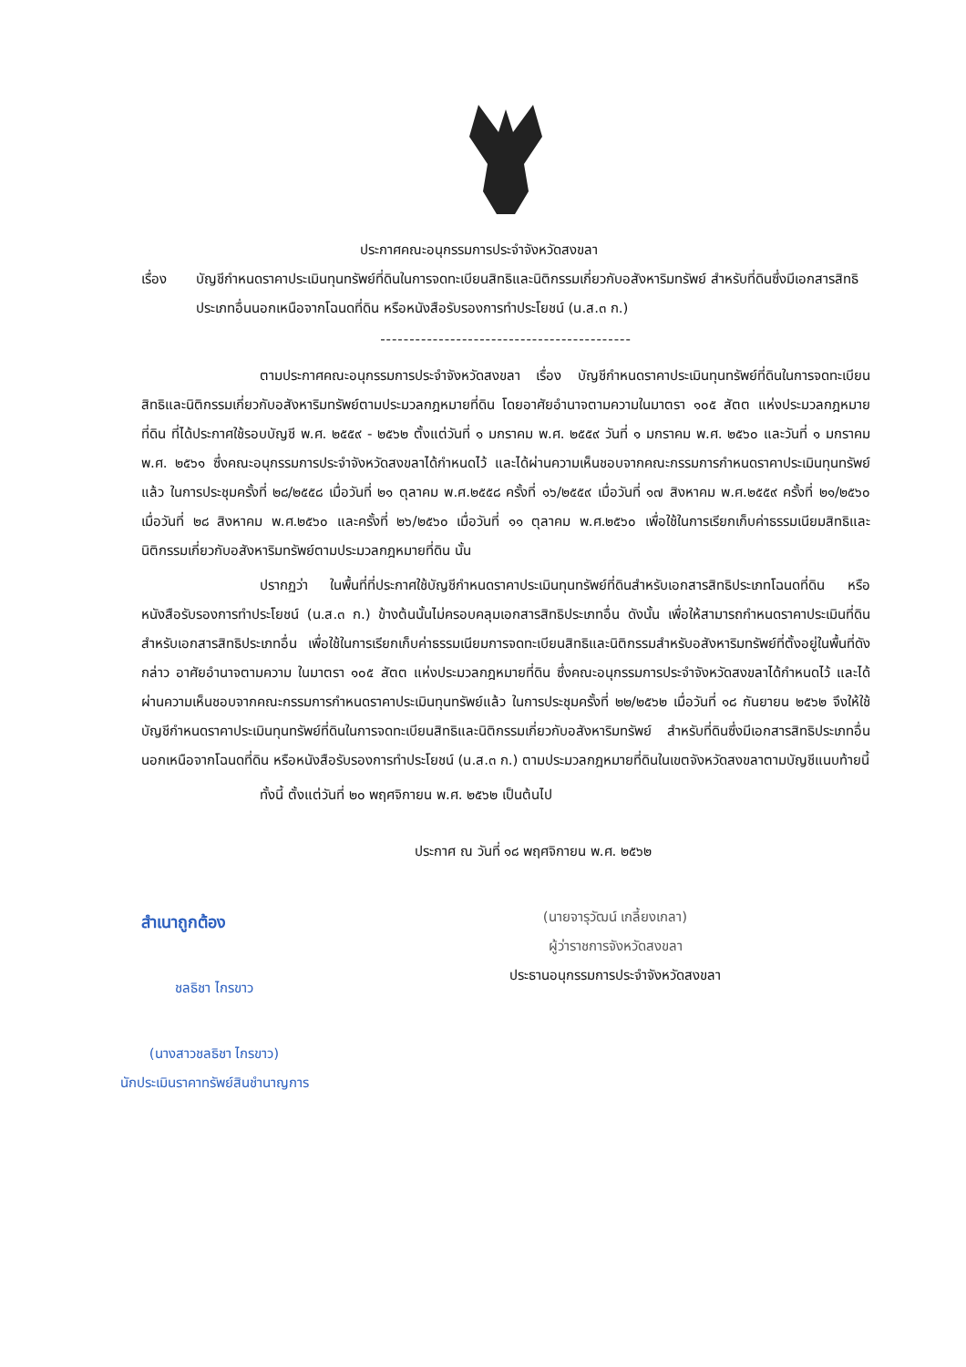ประกาศคณะอนุกรรมการประจำจังหวัดสงขลา
เรื่อง บัญชีกำหนดราคาประเมินทุนทรัพย์ที่ดินในการจดทะเบียนสิทธิและนิติกรรมเกี่ยวกับอสังหาริมทรัพย์ สำหรับที่ดินซึ่งมีเอกสารสิทธิประเภทอื่นนอกเหนือจากโฉนดที่ดิน หรือหนังสือรับรองการทำประโยชน์ (น.ส.๓ ก.)
-------------------------------------------
ตามประกาศคณะอนุกรรมการประจำจังหวัดสงขลา เรื่อง บัญชีกำหนดราคาประเมินทุนทรัพย์ที่ดินในการจดทะเบียนสิทธิและนิติกรรมเกี่ยวกับอสังหาริมทรัพย์ตามประมวลกฎหมายที่ดิน โดยอาศัยอำนาจตามความในมาตรา ๑๐๕ สัตต แห่งประมวลกฎหมายที่ดิน ที่ได้ประกาศใช้รอบบัญชี พ.ศ. ๒๕๕๙ - ๒๕๖๒ ตั้งแต่วันที่ ๑ มกราคม พ.ศ. ๒๕๕๙ วันที่ ๑ มกราคม พ.ศ. ๒๕๖๐ และวันที่ ๑ มกราคม พ.ศ. ๒๕๖๑ ซึ่งคณะอนุกรรมการประจำจังหวัดสงขลาได้กำหนดไว้ และได้ผ่านความเห็นชอบจากคณะกรรมการกำหนดราคาประเมินทุนทรัพย์แล้ว ในการประชุมครั้งที่ ๒๘/๒๕๕๘ เมื่อวันที่ ๒๑ ตุลาคม พ.ศ.๒๕๕๘ ครั้งที่ ๑๖/๒๕๕๙ เมื่อวันที่ ๑๗ สิงหาคม พ.ศ.๒๕๕๙ ครั้งที่ ๒๑/๒๕๖๐ เมื่อวันที่ ๒๘ สิงหาคม พ.ศ.๒๕๖๐ และครั้งที่ ๒๖/๒๕๖๐ เมื่อวันที่ ๑๑ ตุลาคม พ.ศ.๒๕๖๐ เพื่อใช้ในการเรียกเก็บค่าธรรมเนียมสิทธิและนิติกรรมเกี่ยวกับอสังหาริมทรัพย์ตามประมวลกฎหมายที่ดิน นั้น
ปรากฏว่า ในพื้นที่ที่ประกาศใช้บัญชีกำหนดราคาประเมินทุนทรัพย์ที่ดินสำหรับเอกสารสิทธิประเภทโฉนดที่ดิน หรือหนังสือรับรองการทำประโยชน์ (น.ส.๓ ก.) ข้างต้นนั้นไม่ครอบคลุมเอกสารสิทธิประเภทอื่น ดังนั้น เพื่อให้สามารถกำหนดราคาประเมินที่ดินสำหรับเอกสารสิทธิประเภทอื่น เพื่อใช้ในการเรียกเก็บค่าธรรมเนียมการจดทะเบียนสิทธิและนิติกรรมสำหรับอสังหาริมทรัพย์ที่ตั้งอยู่ในพื้นที่ดังกล่าว อาศัยอำนาจตามความ ในมาตรา ๑๐๕ สัตต แห่งประมวลกฎหมายที่ดิน ซึ่งคณะอนุกรรมการประจำจังหวัดสงขลาได้กำหนดไว้ และได้ผ่านความเห็นชอบจากคณะกรรมการกำหนดราคาประเมินทุนทรัพย์แล้ว ในการประชุมครั้งที่ ๒๒/๒๕๖๒ เมื่อวันที่ ๑๘ กันยายน ๒๕๖๒ จึงให้ใช้บัญชีกำหนดราคาประเมินทุนทรัพย์ที่ดินในการจดทะเบียนสิทธิและนิติกรรมเกี่ยวกับอสังหาริมทรัพย์ สำหรับที่ดินซึ่งมีเอกสารสิทธิประเภทอื่นนอกเหนือจากโฉนดที่ดิน หรือหนังสือรับรองการทำประโยชน์ (น.ส.๓ ก.) ตามประมวลกฎหมายที่ดินในเขตจังหวัดสงขลาตามบัญชีแนบท้ายนี้
ทั้งนี้ ตั้งแต่วันที่ ๒๐ พฤศจิกายน พ.ศ. ๒๕๖๒ เป็นต้นไป
ประกาศ ณ วันที่ ๑๘ พฤศจิกายน พ.ศ. ๒๕๖๒
(นายจารุวัฒน์ เกลี้ยงเกลา)
ผู้ว่าราชการจังหวัดสงขลา
ประธานอนุกรรมการประจำจังหวัดสงขลา
สำเนาถูกต้อง
ชลธิชา ไกรขาว
(นางสาวชลธิชา ไกรขาว)
นักประเมินราคาทรัพย์สินชำนาญการ